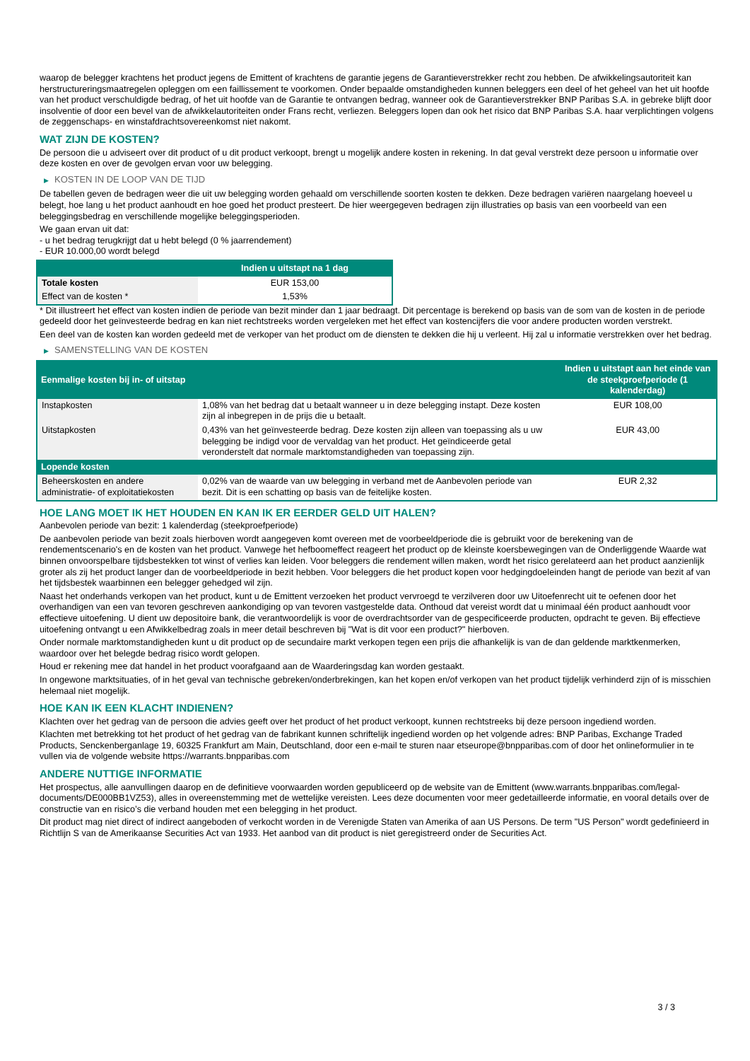waarop de belegger krachtens het product jegens de Emittent of krachtens de garantie jegens de Garantieverstrekker recht zou hebben. De afwikkelingsautoriteit kan herstructureringsmaatregelen opleggen om een faillissement te voorkomen. Onder bepaalde omstandigheden kunnen beleggers een deel of het geheel van het uit hoofde van het product verschuldigde bedrag, of het uit hoofde van de Garantie te ontvangen bedrag, wanneer ook de Garantieverstrekker BNP Paribas S.A. in gebreke blijft door insolventie of door een bevel van de afwikkelautoriteiten onder Frans recht, verliezen. Beleggers lopen dan ook het risico dat BNP Paribas S.A. haar verplichtingen volgens de zeggenschaps- en winstafdrachtsovereenkomst niet nakomt.
WAT ZIJN DE KOSTEN?
De persoon die u adviseert over dit product of u dit product verkoopt, brengt u mogelijk andere kosten in rekening. In dat geval verstrekt deze persoon u informatie over deze kosten en over de gevolgen ervan voor uw belegging.
▶ KOSTEN IN DE LOOP VAN DE TIJD
De tabellen geven de bedragen weer die uit uw belegging worden gehaald om verschillende soorten kosten te dekken. Deze bedragen variëren naargelang hoeveel u belegt, hoe lang u het product aanhoudt en hoe goed het product presteert. De hier weergegeven bedragen zijn illustraties op basis van een voorbeeld van een beleggingsbedrag en verschillende mogelijke beleggingsperioden.
We gaan ervan uit dat:
- u het bedrag terugkrijgt dat u hebt belegd (0 % jaarrendement)
- EUR 10.000,00 wordt belegd
| | Indien u uitstapt na 1 dag |
| --- | --- |
| Totale kosten | EUR 153,00 |
| Effect van de kosten * | 1,53% |
* Dit illustreert het effect van kosten indien de periode van bezit minder dan 1 jaar bedraagt. Dit percentage is berekend op basis van de som van de kosten in de periode gedeeld door het geïnvesteerde bedrag en kan niet rechtstreeks worden vergeleken met het effect van kostencijfers die voor andere producten worden verstrekt.
Een deel van de kosten kan worden gedeeld met de verkoper van het product om de diensten te dekken die hij u verleent. Hij zal u informatie verstrekken over het bedrag.
▶ SAMENSTELLING VAN DE KOSTEN
| Eenmalige kosten bij in- of uitstap | | Indien u uitstapt aan het einde van de steekproefperiode (1 kalenderdag) |
| --- | --- | --- |
| Instapkosten | 1,08% van het bedrag dat u betaalt wanneer u in deze belegging instapt. Deze kosten zijn al inbegrepen in de prijs die u betaalt. | EUR 108,00 |
| Uitstapkosten | 0,43% van het geïnvesteerde bedrag. Deze kosten zijn alleen van toepassing als u uw belegging be indigd voor de vervaldag van het product. Het geïndiceerde getal veronderstelt dat normale marktomstandigheden van toepassing zijn. | EUR 43,00 |
| Lopende kosten | | |
| Beheerskosten en andere administratie- of exploitatiekosten | 0,02% van de waarde van uw belegging in verband met de Aanbevolen periode van bezit. Dit is een schatting op basis van de feitelijke kosten. | EUR 2,32 |
HOE LANG MOET IK HET HOUDEN EN KAN IK ER EERDER GELD UIT HALEN?
Aanbevolen periode van bezit: 1 kalenderdag (steekproefperiode)
De aanbevolen periode van bezit zoals hierboven wordt aangegeven komt overeen met de voorbeeldperiode die is gebruikt voor de berekening van de rendementscenario's en de kosten van het product. Vanwege het hefboomeffect reageert het product op de kleinste koersbewegingen van de Onderliggende Waarde wat binnen onvoorspelbare tijdsbestekken tot winst of verlies kan leiden. Voor beleggers die rendement willen maken, wordt het risico gerelateerd aan het product aanzienlijk groter als zij het product langer dan de voorbeeldperiode in bezit hebben. Voor beleggers die het product kopen voor hedgingdoeleinden hangt de periode van bezit af van het tijdsbestek waarbinnen een belegger gehedged wil zijn.
Naast het onderhands verkopen van het product, kunt u de Emittent verzoeken het product vervroegd te verzilveren door uw Uitoefenrecht uit te oefenen door het overhandigen van een van tevoren geschreven aankondiging op van tevoren vastgestelde data. Onthoud dat vereist wordt dat u minimaal één product aanhoudt voor effectieve uitoefening. U dient uw depositoire bank, die verantwoordelijk is voor de overdrachtsorder van de gespecificeerde producten, opdracht te geven. Bij effectieve uitoefening ontvangt u een Afwikkelbedrag zoals in meer detail beschreven bij "Wat is dit voor een product?" hierboven.
Onder normale marktomstandigheden kunt u dit product op de secundaire markt verkopen tegen een prijs die afhankelijk is van de dan geldende marktkenmerken, waardoor over het belegde bedrag risico wordt gelopen.
Houd er rekening mee dat handel in het product voorafgaand aan de Waarderingsdag kan worden gestaakt.
In ongewone marktsituaties, of in het geval van technische gebreken/onderbrekingen, kan het kopen en/of verkopen van het product tijdelijk verhinderd zijn of is misschien helemaal niet mogelijk.
HOE KAN IK EEN KLACHT INDIENEN?
Klachten over het gedrag van de persoon die advies geeft over het product of het product verkoopt, kunnen rechtstreeks bij deze persoon ingediend worden.
Klachten met betrekking tot het product of het gedrag van de fabrikant kunnen schriftelijk ingediend worden op het volgende adres: BNP Paribas, Exchange Traded Products, Senckenberganlage 19, 60325 Frankfurt am Main, Deutschland, door een e-mail te sturen naar etseurope@bnpparibas.com of door het onlineformulier in te vullen via de volgende website https://warrants.bnpparibas.com
ANDERE NUTTIGE INFORMATIE
Het prospectus, alle aanvullingen daarop en de definitieve voorwaarden worden gepubliceerd op de website van de Emittent (www.warrants.bnpparibas.com/legal-documents/DE000BB1VZ53), alles in overeenstemming met de wettelijke vereisten. Lees deze documenten voor meer gedetailleerde informatie, en vooral details over de constructie van en risico’s die verband houden met een belegging in het product.
Dit product mag niet direct of indirect aangeboden of verkocht worden in de Verenigde Staten van Amerika of aan US Persons. De term "US Person" wordt gedefinieerd in Richtlijn S van de Amerikaanse Securities Act van 1933. Het aanbod van dit product is niet geregistreerd onder de Securities Act.
3 / 3